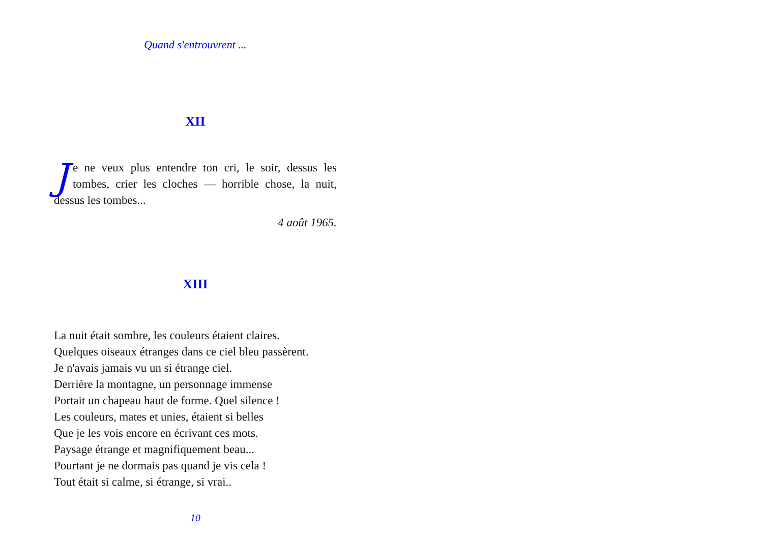Quand s'entrouvrent ...
XII
Je ne veux plus entendre ton cri, le soir, dessus les tombes, crier les cloches — horrible chose, la nuit, dessus les tombes...
4 août 1965.
XIII
La nuit était sombre, les couleurs étaient claires.
Quelques oiseaux étranges dans ce ciel bleu passèrent.
Je n'avais jamais vu un si étrange ciel.
Derrière la montagne, un personnage immense
Portait un chapeau haut de forme. Quel silence !
Les couleurs, mates et unies, étaient si belles
Que je les vois encore en écrivant ces mots.
Paysage étrange et magnifiquement beau...
Pourtant je ne dormais pas quand je vis cela !
Tout était si calme, si étrange, si vrai..
10